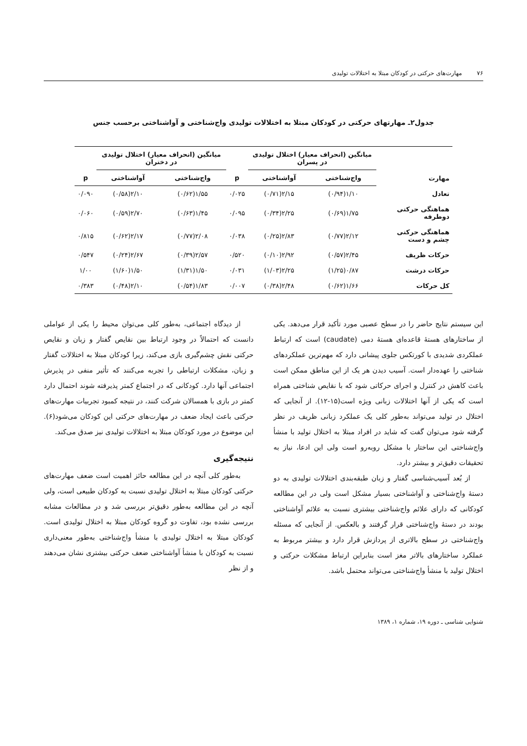۷۶ مهارت‌های حرکتی در کودکان مبتلا به اختلالات تولیدی
جدول۲ـ مهارتهای حرکتی در کودکان مبتلا به اختلالات تولیدی واج‌شناختی و آواشناختی برحسب جنس
| مهارت | میانگین (انحراف معیار) اختلال تولیدی در پسران | | | میانگین (انحراف معیار) اختلال تولیدی در دختران | | |
| --- | --- | --- | --- | --- | --- | --- |
| | واج‌شناختی | آواشناختی | p | واج‌شناختی | آواشناختی | p |
| تعادل | ۱/۱۰(۰/۹۴) | ۲/۱۵(۰/۷۱) | ۰/۰۲۵ | ۱/۵۵(۰/۶۲) | ۲/۱۰(۰/۵۸) | ۰/۰۹۰ |
| هماهنگی حرکتی دوطرفه | ۱/۷۵(۰/۶۹) | ۲/۲۵(۰/۳۴) | ۰/۰۹۵ | ۱/۴۵(۰/۶۳) | ۲/۷۰(۰/۵۹) | ۰/۰۶۰ |
| هماهنگی حرکتی چشم و دست | ۲/۱۲(۰/۷۷) | ۲/۸۳(۰/۲۵) | ۰/۰۳۸ | ۲/۰۸(۰/۷۷) | ۲/۱۷(۰/۶۲) | ۰/۸۱۵ |
| حرکات ظریف | ۲/۴۵(۰/۵۷) | ۲/۹۲(۰/۱۰) | ۰/۵۲۰ | ۲/۵۷(۰/۳۹) | ۲/۶۷(۰/۲۴) | ۰/۵۴۷ |
| حرکات درشت | ۰/۸۷(۱/۲۵) | ۲/۲۵(۱/۰۳) | ۰/۰۳۱ | ۱/۵۰(۱/۳۱) | ۱/۵۰(۱/۶۰) | ۱/۰۰ |
| کل حرکات | ۱/۶۶(۰/۶۲) | ۲/۴۸(۰/۳۸) | ۰/۰۰۷ | ۱/۸۳(۰/۵۴) | ۲/۱۰(۰/۴۸) | ۰/۳۸۳ |
این سیستم نتایج حاضر را در سطح عصبی مورد تأکید قرار می‌دهد. یکی از ساختارهای هستهٔ قاعده‌ای هستهٔ دمی (caudate) است که ارتباط عملکردی شدیدی با کورتکس جلوی پیشانی دارد که مهم‌ترین عملکردهای شناختی را عهده‌دار است. آسیب دیدن هر یک از این مناطق ممکن است باعث کاهش در کنترل و اجرای حرکاتی شود که با نقایص شناختی همراه است که یکی از آنها اختلالات زبانی ویژه است(۱۵-۱۲). از آنجایی که اختلال در تولید می‌تواند به‌طور کلی یک عملکرد زبانی ظریف در نظر گرفته شود می‌توان گفت که شاید در افراد مبتلا به اختلال تولید با منشأ واج‌شناختی این ساختار با مشکل روبه‌رو است ولی این ادعا، نیاز به تحقیقات دقیق‌تر و بیشتر دارد.
از بُعد آسیب‌شناسی گفتار و زبان طبقه‌بندی اختلالات تولیدی به دو دستهٔ واج‌شناختی و آواشناختی بسیار مشکل است ولی در این مطالعه کودکانی که دارای علائم واج‌شناختی بیشتری نسبت به علائم آواشناختی بودند در دستهٔ واج‌شناختی قرار گرفتند و بالعکس. از آنجایی که مسئله واج‌شناختی در سطح بالاتری از پردازش قرار دارد و بیشتر مربوط به عملکرد ساختارهای بالاتر مغز است بنابراین ارتباط مشکلات حرکتی و اختلال تولید با منشأ واج‌شناختی می‌تواند محتمل باشد.
از دیدگاه اجتماعی، به‌طور کلی می‌توان محیط را یکی از عواملی دانست که احتمالاً در وجود ارتباط بین نقایص گفتار و زبان و نقایص حرکتی نقش چشم‌گیری بازی می‌کند، زیرا کودکان مبتلا به اختلالات گفتار و زبان، مشکلات ارتباطی را تجربه می‌کنند که تأثیر منفی در پذیرش اجتماعی آنها دارد. کودکانی که در اجتماع کمتر پذیرفته شوند احتمال دارد کمتر در بازی با همسالان شرکت کنند، در نتیجه کمبود تجربیات مهارت‌های حرکتی باعث ایجاد ضعف در مهارت‌های حرکتی این کودکان می‌شود(۶). این موضوع در مورد کودکان مبتلا به اختلالات تولیدی نیز صدق می‌کند.
نتیجه‌گیری
به‌طور کلی آنچه در این مطالعه حائز اهمیت است ضعف مهارت‌های حرکتی کودکان مبتلا به اختلال تولیدی نسبت به کودکان طبیعی است، ولی آنچه در این مطالعه به‌طور دقیق‌تر بررسی شد و در مطالعات مشابه بررسی نشده بود، تفاوت دو گروه کودکان مبتلا به اختلال تولیدی است. کودکان مبتلا به اختلال تولیدی با منشأ واج‌شناختی به‌طور معنی‌داری نسبت به کودکان با منشأ آواشناختی ضعف حرکتی بیشتری نشان می‌دهند و از نظر
شنوایی شناسی ـ دوره ۱۹، شماره ۱، ۱۳۸۹